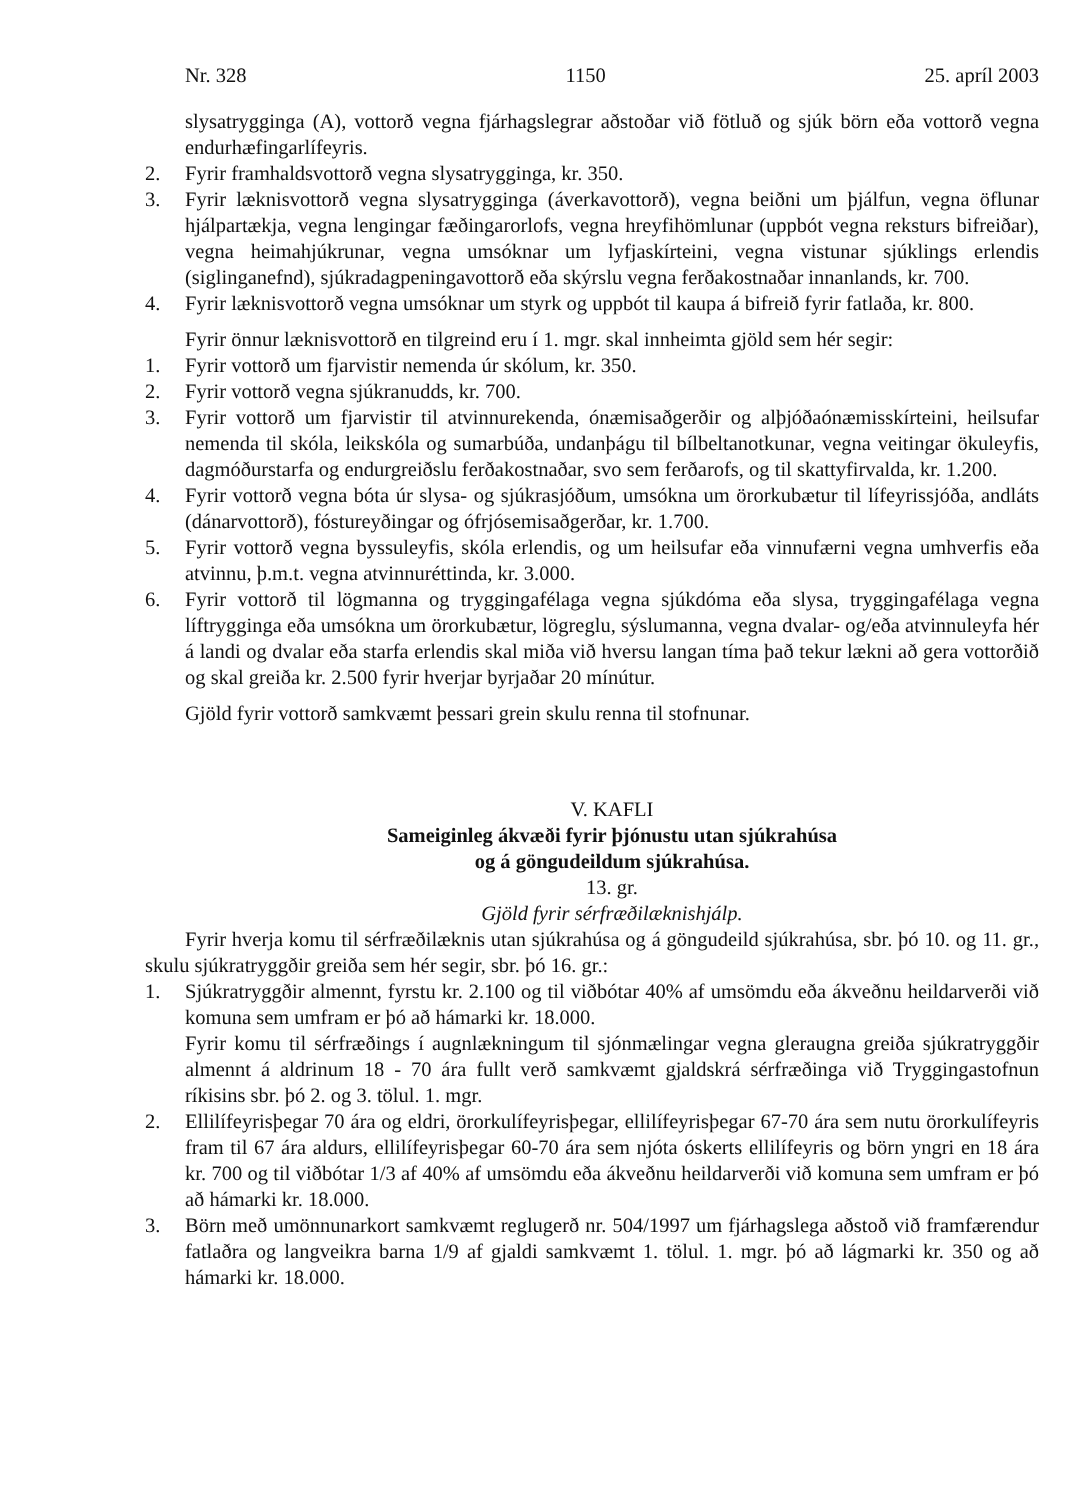Nr. 328 1150 25. apríl 2003
slysatrygginga (A), vottorð vegna fjárhagslegrar aðstoðar við fötluð og sjúk börn eða vottorð vegna endurhæfingarlífeyris.
2. Fyrir framhaldsvottorð vegna slysatrygginga, kr. 350.
3. Fyrir læknisvottorð vegna slysatrygginga (áverkavottorð), vegna beiðni um þjálfun, vegna öflunar hjálpartækja, vegna lengingar fæðingarorlofs, vegna hreyfihömlunar (uppbót vegna reksturs bifreiðar), vegna heimahjúkrunar, vegna umsóknar um lyfjaskírteini, vegna vistunar sjúklings erlendis (siglinganefnd), sjúkradagpeningavottorð eða skýrslu vegna ferðakostnaðar innanlands, kr. 700.
4. Fyrir læknisvottorð vegna umsóknar um styrk og uppbót til kaupa á bifreið fyrir fatlaða, kr. 800.
Fyrir önnur læknisvottorð en tilgreind eru í 1. mgr. skal innheimta gjöld sem hér segir:
1. Fyrir vottorð um fjarvistir nemenda úr skólum, kr. 350.
2. Fyrir vottorð vegna sjúkranudds, kr. 700.
3. Fyrir vottorð um fjarvistir til atvinnurekenda, ónæmisaðgerðir og alþjóðaónæmisskírteini, heilsufar nemenda til skóla, leikskóla og sumarbúða, undanþágu til bílbeltanotkunar, vegna veitingar ökuleyfis, dagmóðurstarfa og endurgreiðslu ferðakostnaðar, svo sem ferðarofs, og til skattyfirvalda, kr. 1.200.
4. Fyrir vottorð vegna bóta úr slysa- og sjúkrasjóðum, umsókna um örorkubætur til lífeyrissjóða, andláts (dánarvottorð), fóstureyðingar og ófrjósemisaðgerðar, kr. 1.700.
5. Fyrir vottorð vegna byssuleyfis, skóla erlendis, og um heilsufar eða vinnufærni vegna umhverfis eða atvinnu, þ.m.t. vegna atvinnuréttinda, kr. 3.000.
6. Fyrir vottorð til lögmanna og tryggingafélaga vegna sjúkdóma eða slysa, tryggingafélaga vegna líftrygginga eða umsókna um örorkubætur, lögreglu, sýslumanna, vegna dvalar- og/eða atvinnuleyfa hér á landi og dvalar eða starfa erlendis skal miða við hversu langan tíma það tekur lækni að gera vottorðið og skal greiða kr. 2.500 fyrir hverjar byrjaðar 20 mínútur.
Gjöld fyrir vottorð samkvæmt þessari grein skulu renna til stofnunar.
V. KAFLI
Sameiginleg ákvæði fyrir þjónustu utan sjúkrahúsa
og á göngudeildum sjúkrahúsa.
13. gr.
Gjöld fyrir sérfræðilæknishjálp.
Fyrir hverja komu til sérfræðilæknis utan sjúkrahúsa og á göngudeild sjúkrahúsa, sbr. þó 10. og 11. gr., skulu sjúkratryggðir greiða sem hér segir, sbr. þó 16. gr.:
1. Sjúkratryggðir almennt, fyrstu kr. 2.100 og til viðbótar 40% af umsömdu eða ákveðnu heildarverði við komuna sem umfram er þó að hámarki kr. 18.000.
Fyrir komu til sérfræðings í augnlækningum til sjónmælingar vegna gleraugna greiða sjúkratryggðir almennt á aldrinum 18 - 70 ára fullt verð samkvæmt gjaldskrá sérfræðinga við Tryggingastofnun ríkisins sbr. þó 2. og 3. tölul. 1. mgr.
2. Ellilífeyrisþegar 70 ára og eldri, örorkulífeyrisþegar, ellilífeyrisþegar 67-70 ára sem nutu örorkulífeyris fram til 67 ára aldurs, ellilífeyrisþegar 60-70 ára sem njóta óskerts ellilífeyris og börn yngri en 18 ára kr. 700 og til viðbótar 1/3 af 40% af umsömdu eða ákveðnu heildarverði við komuna sem umfram er þó að hámarki kr. 18.000.
3. Börn með umönnunarkort samkvæmt reglugerð nr. 504/1997 um fjárhagslega aðstoð við framfærendur fatlaðra og langveikra barna 1/9 af gjaldi samkvæmt 1. tölul. 1. mgr. þó að lágmarki kr. 350 og að hámarki kr. 18.000.